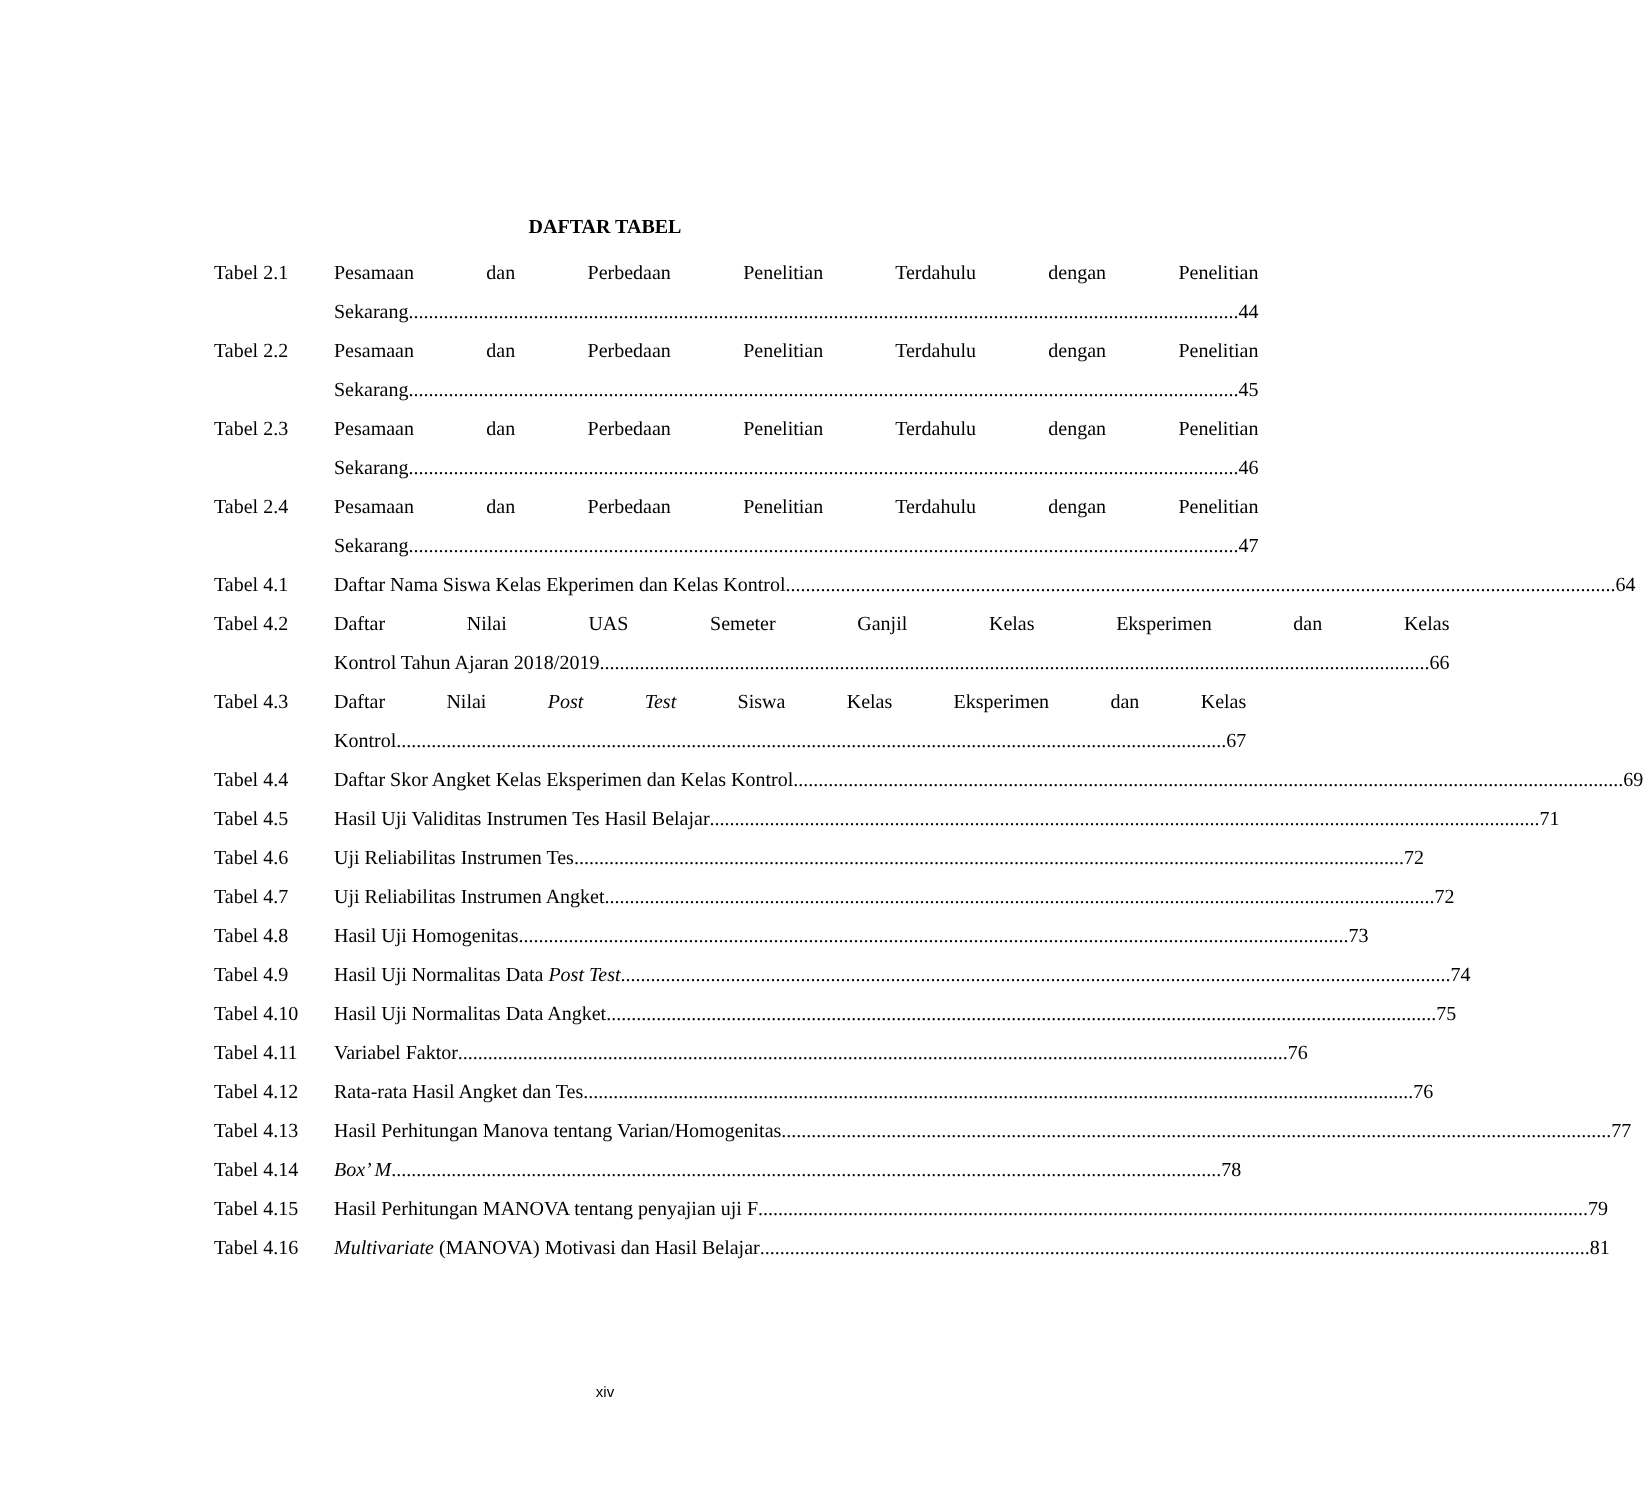DAFTAR TABEL
Tabel 2.1 Pesamaan dan Perbedaan Penelitian Terdahulu dengan Penelitian
Sekarang 44
Tabel 2.2 Pesamaan dan Perbedaan Penelitian Terdahulu dengan Penelitian
Sekarang 45
Tabel 2.3 Pesamaan dan Perbedaan Penelitian Terdahulu dengan Penelitian
Sekarang 46
Tabel 2.4 Pesamaan dan Perbedaan Penelitian Terdahulu dengan Penelitian
Sekarang 47
Tabel 4.1 Daftar Nama Siswa Kelas Ekperimen dan Kelas Kontrol 64
Tabel 4.2 Daftar Nilai UAS Semeter Ganjil Kelas Eksperimen dan Kelas
Kontrol Tahun Ajaran 2018/2019 66
Tabel 4.3 Daftar Nilai Post Test Siswa Kelas Eksperimen dan Kelas
Kontrol 67
Tabel 4.4 Daftar Skor Angket Kelas Eksperimen dan Kelas Kontrol 69
Tabel 4.5 Hasil Uji Validitas Instrumen Tes Hasil Belajar 71
Tabel 4.6 Uji Reliabilitas Instrumen Tes 72
Tabel 4.7 Uji Reliabilitas Instrumen Angket 72
Tabel 4.8 Hasil Uji Homogenitas 73
Tabel 4.9 Hasil Uji Normalitas Data Post Test 74
Tabel 4.10 Hasil Uji Normalitas Data Angket 75
Tabel 4.11 Variabel Faktor 76
Tabel 4.12 Rata-rata Hasil Angket dan Tes 76
Tabel 4.13 Hasil Perhitungan Manova tentang Varian/Homogenitas 77
Tabel 4.14 Box’ M 78
Tabel 4.15 Hasil Perhitungan MANOVA tentang penyajian uji F 79
Tabel 4.16 Multivariate (MANOVA) Motivasi dan Hasil Belajar 81
xiv